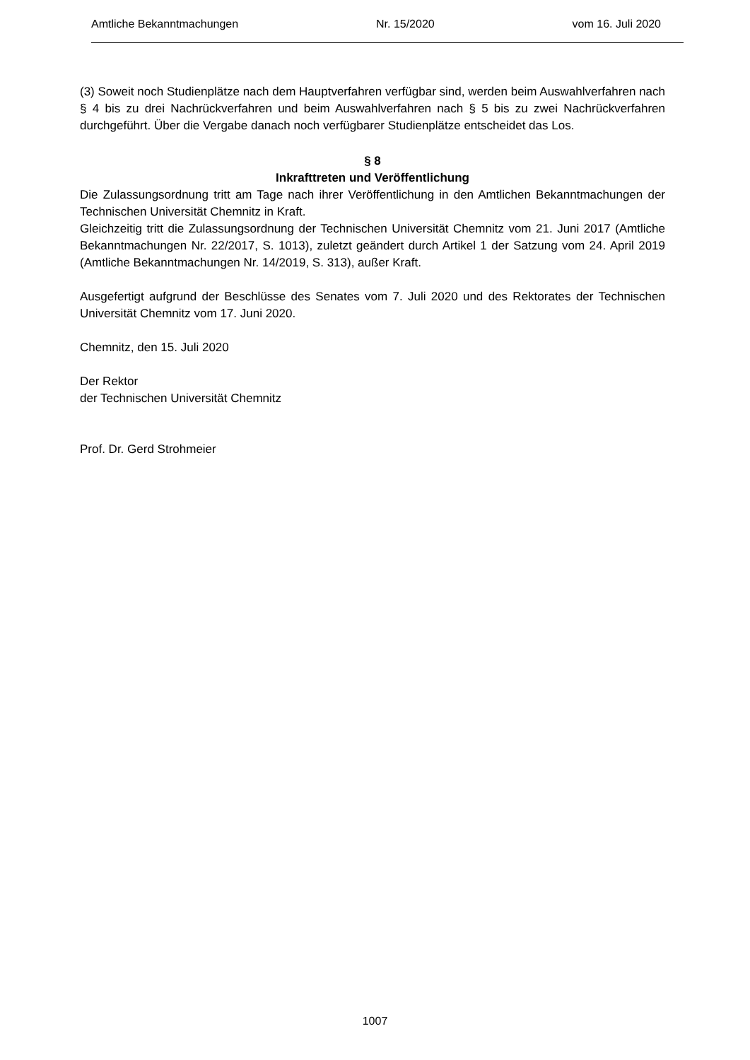Amtliche Bekanntmachungen Nr. 15/2020 vom 16. Juli 2020
(3) Soweit noch Studienplätze nach dem Hauptverfahren verfügbar sind, werden beim Auswahlverfahren nach § 4 bis zu drei Nachrückverfahren und beim Auswahlverfahren nach § 5 bis zu zwei Nachrückverfahren durchgeführt. Über die Vergabe danach noch verfügbarer Studienplätze entscheidet das Los.
§ 8
Inkrafttreten und Veröffentlichung
Die Zulassungsordnung tritt am Tage nach ihrer Veröffentlichung in den Amtlichen Bekanntmachungen der Technischen Universität Chemnitz in Kraft.
Gleichzeitig tritt die Zulassungsordnung der Technischen Universität Chemnitz vom 21. Juni 2017 (Amtliche Bekanntmachungen Nr. 22/2017, S. 1013), zuletzt geändert durch Artikel 1 der Satzung vom 24. April 2019 (Amtliche Bekanntmachungen Nr. 14/2019, S. 313), außer Kraft.
Ausgefertigt aufgrund der Beschlüsse des Senates vom 7. Juli 2020 und des Rektorates der Technischen Universität Chemnitz vom 17. Juni 2020.
Chemnitz, den 15. Juli 2020
Der Rektor
der Technischen Universität Chemnitz
Prof. Dr. Gerd Strohmeier
1007